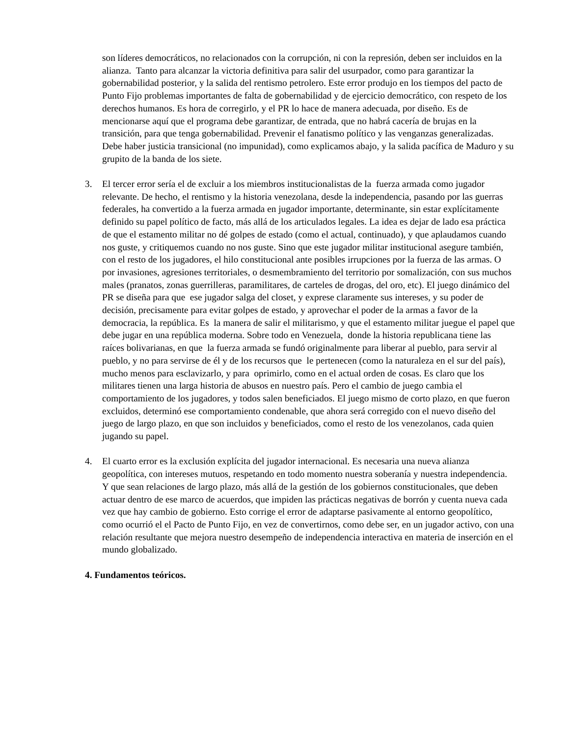son líderes democráticos, no relacionados con la corrupción, ni con la represión, deben ser incluidos en la alianza. Tanto para alcanzar la victoria definitiva para salir del usurpador, como para garantizar la gobernabilidad posterior, y la salida del rentismo petrolero. Este error produjo en los tiempos del pacto de Punto Fijo problemas importantes de falta de gobernabilidad y de ejercicio democrático, con respeto de los derechos humanos. Es hora de corregirlo, y el PR lo hace de manera adecuada, por diseño. Es de mencionarse aquí que el programa debe garantizar, de entrada, que no habrá cacería de brujas en la transición, para que tenga gobernabilidad. Prevenir el fanatismo político y las venganzas generalizadas. Debe haber justicia transicional (no impunidad), como explicamos abajo, y la salida pacífica de Maduro y su grupito de la banda de los siete.
3. El tercer error sería el de excluir a los miembros institucionalistas de la fuerza armada como jugador relevante. De hecho, el rentismo y la historia venezolana, desde la independencia, pasando por las guerras federales, ha convertido a la fuerza armada en jugador importante, determinante, sin estar explícitamente definido su papel político de facto, más allá de los articulados legales. La idea es dejar de lado esa práctica de que el estamento militar no dé golpes de estado (como el actual, continuado), y que aplaudamos cuando nos guste, y critiquemos cuando no nos guste. Sino que este jugador militar institucional asegure también, con el resto de los jugadores, el hilo constitucional ante posibles irrupciones por la fuerza de las armas. O por invasiones, agresiones territoriales, o desmembramiento del territorio por somalización, con sus muchos males (pranatos, zonas guerrilleras, paramilitares, de carteles de drogas, del oro, etc). El juego dinámico del PR se diseña para que ese jugador salga del closet, y exprese claramente sus intereses, y su poder de decisión, precisamente para evitar golpes de estado, y aprovechar el poder de la armas a favor de la democracia, la república. Es la manera de salir el militarismo, y que el estamento militar juegue el papel que debe jugar en una república moderna. Sobre todo en Venezuela, donde la historia republicana tiene las raíces bolivarianas, en que la fuerza armada se fundó originalmente para liberar al pueblo, para servir al pueblo, y no para servirse de él y de los recursos que le pertenecen (como la naturaleza en el sur del país), mucho menos para esclavizarlo, y para oprimirlo, como en el actual orden de cosas. Es claro que los militares tienen una larga historia de abusos en nuestro país. Pero el cambio de juego cambia el comportamiento de los jugadores, y todos salen beneficiados. El juego mismo de corto plazo, en que fueron excluidos, determinó ese comportamiento condenable, que ahora será corregido con el nuevo diseño del juego de largo plazo, en que son incluidos y beneficiados, como el resto de los venezolanos, cada quien jugando su papel.
4. El cuarto error es la exclusión explícita del jugador internacional. Es necesaria una nueva alianza geopolítica, con intereses mutuos, respetando en todo momento nuestra soberanía y nuestra independencia. Y que sean relaciones de largo plazo, más allá de la gestión de los gobiernos constitucionales, que deben actuar dentro de ese marco de acuerdos, que impiden las prácticas negativas de borrón y cuenta nueva cada vez que hay cambio de gobierno. Esto corrige el error de adaptarse pasivamente al entorno geopolítico, como ocurrió el el Pacto de Punto Fijo, en vez de convertirnos, como debe ser, en un jugador activo, con una relación resultante que mejora nuestro desempeño de independencia interactiva en materia de inserción en el mundo globalizado.
4. Fundamentos teóricos.